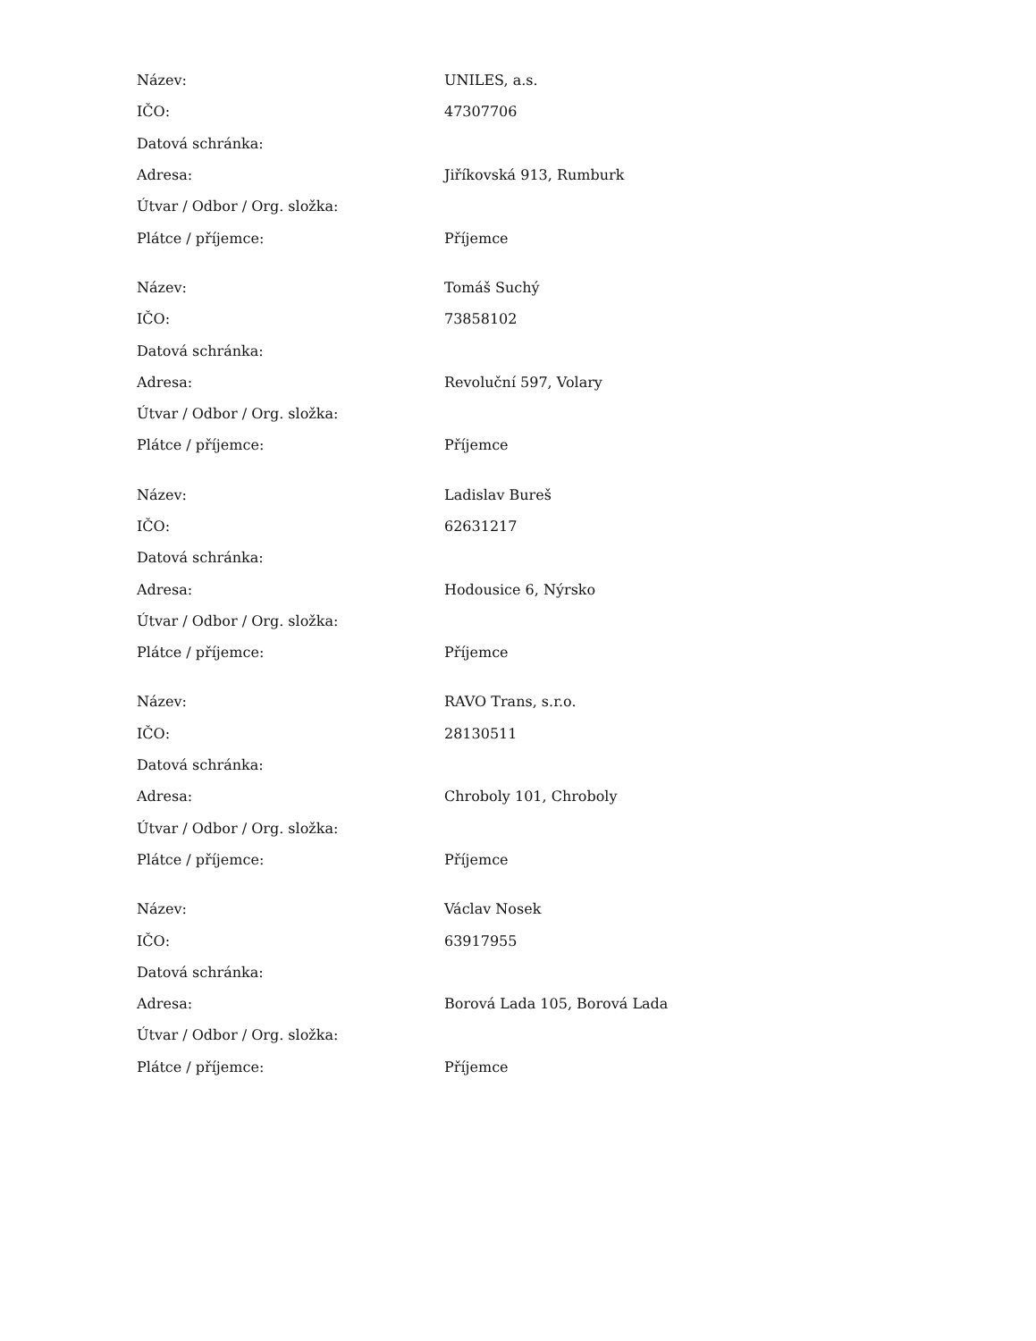| Název: | UNILES, a.s. |
| IČO: | 47307706 |
| Datová schránka: | |
| Adresa: | Jiříkovská 913, Rumburk |
| Útvar / Odbor / Org. složka: | |
| Plátce / příjemce: | Příjemce |
| Název: | Tomáš Suchý |
| IČO: | 73858102 |
| Datová schránka: | |
| Adresa: | Revoluční 597, Volary |
| Útvar / Odbor / Org. složka: | |
| Plátce / příjemce: | Příjemce |
| Název: | Ladislav Bureš |
| IČO: | 62631217 |
| Datová schránka: | |
| Adresa: | Hodousice 6, Nýrsko |
| Útvar / Odbor / Org. složka: | |
| Plátce / příjemce: | Příjemce |
| Název: | RAVO Trans, s.r.o. |
| IČO: | 28130511 |
| Datová schránka: | |
| Adresa: | Chroboly 101, Chroboly |
| Útvar / Odbor / Org. složka: | |
| Plátce / příjemce: | Příjemce |
| Název: | Václav Nosek |
| IČO: | 63917955 |
| Datová schránka: | |
| Adresa: | Borová Lada 105, Borová Lada |
| Útvar / Odbor / Org. složka: | |
| Plátce / příjemce: | Příjemce |